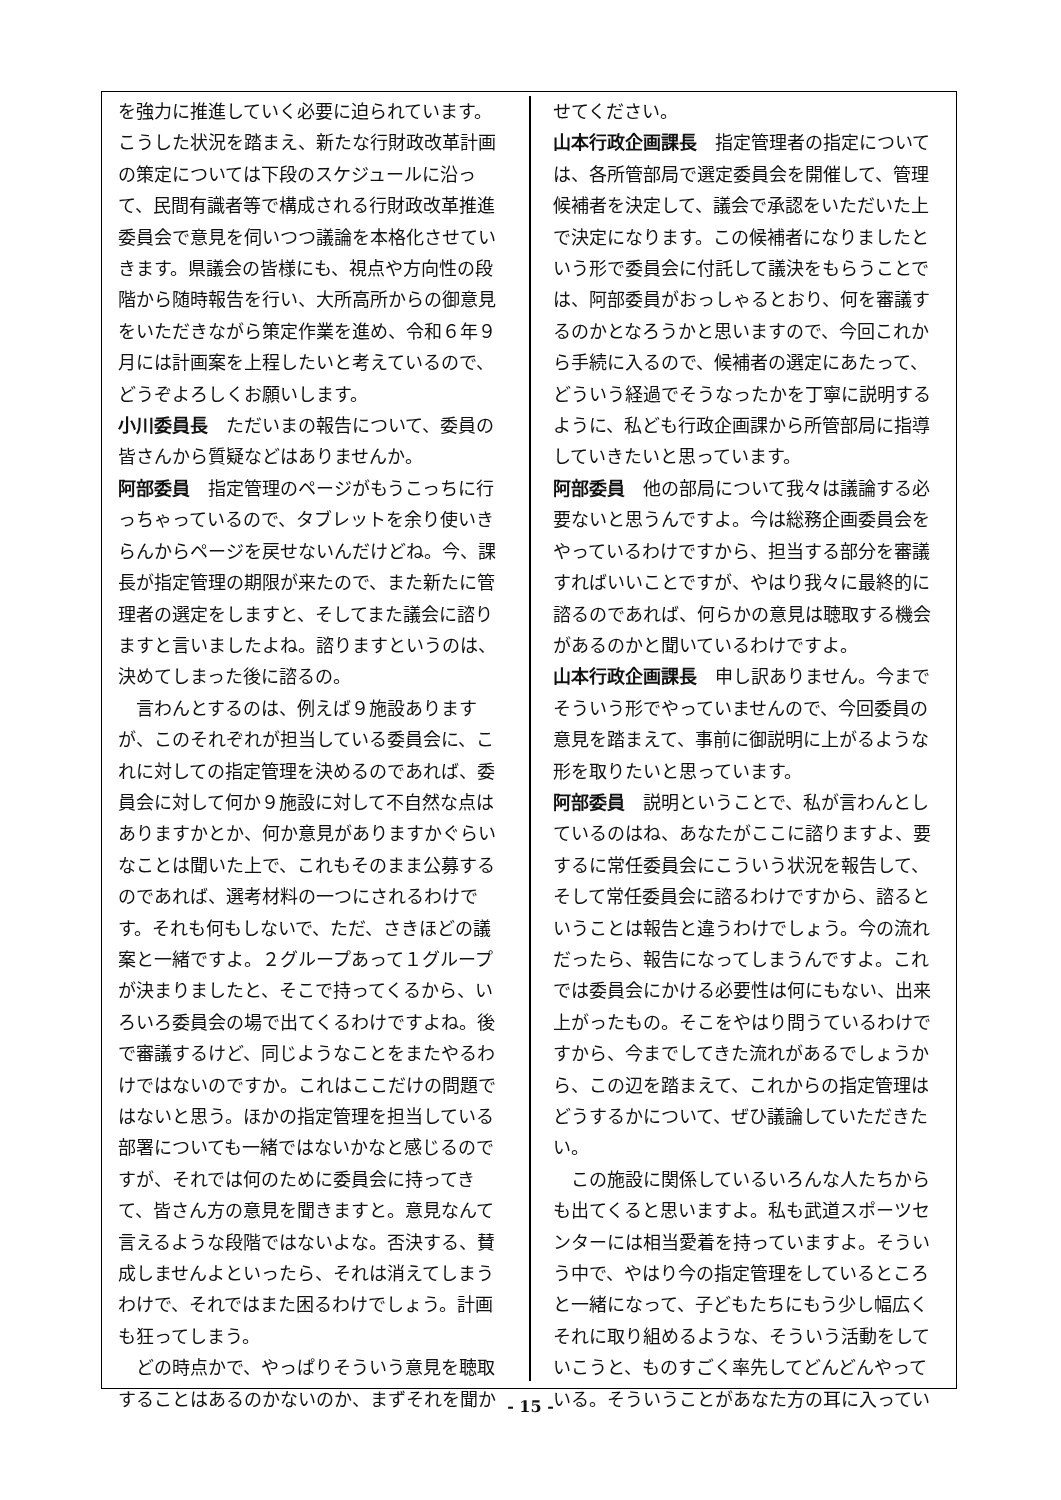を強力に推進していく必要に迫られています。こうした状況を踏まえ、新たな行財政改革計画の策定については下段のスケジュールに沿って、民間有識者等で構成される行財政改革推進委員会で意見を伺いつつ議論を本格化させていきます。県議会の皆様にも、視点や方向性の段階から随時報告を行い、大所高所からの御意見をいただきながら策定作業を進め、令和６年９月には計画案を上程したいと考えているので、どうぞよろしくお願いします。
小川委員長　ただいまの報告について、委員の皆さんから質疑などはありませんか。
阿部委員　指定管理のページがもうこっちに行っちゃっているので、タブレットを余り使いきらんからページを戻せないんだけどね。今、課長が指定管理の期限が来たので、また新たに管理者の選定をしますと、そしてまた議会に諮りますと言いましたよね。諮りますというのは、決めてしまった後に諮るの。
言わんとするのは、例えば９施設ありますが、このそれぞれが担当している委員会に、これに対しての指定管理を決めるのであれば、委員会に対して何か９施設に対して不自然な点はありますかとか、何か意見がありますかぐらいなことは聞いた上で、これもそのまま公募するのであれば、選考材料の一つにされるわけです。それも何もしないで、ただ、さきほどの議案と一緒ですよ。２グループあって１グループが決まりましたと、そこで持ってくるから、いろいろ委員会の場で出てくるわけですよね。後で審議するけど、同じようなことをまたやるわけではないのですか。これはここだけの問題ではないと思う。ほかの指定管理を担当している部署についても一緒ではないかなと感じるのですが、それでは何のために委員会に持ってきて、皆さん方の意見を聞きますと。意見なんて言えるような段階ではないよな。否決する、賛成しませんよといったら、それは消えてしまうわけで、それではまた困るわけでしょう。計画も狂ってしまう。
どの時点かで、やっぱりそういう意見を聴取することはあるのかないのか、まずそれを聞か
せてください。
山本行政企画課長　指定管理者の指定については、各所管部局で選定委員会を開催して、管理候補者を決定して、議会で承認をいただいた上で決定になります。この候補者になりましたという形で委員会に付託して議決をもらうことでは、阿部委員がおっしゃるとおり、何を審議するのかとなろうかと思いますので、今回これから手続に入るので、候補者の選定にあたって、どういう経過でそうなったかを丁寧に説明するように、私ども行政企画課から所管部局に指導していきたいと思っています。
阿部委員　他の部局について我々は議論する必要ないと思うんですよ。今は総務企画委員会をやっているわけですから、担当する部分を審議すればいいことですが、やはり我々に最終的に諮るのであれば、何らかの意見は聴取する機会があるのかと聞いているわけですよ。
山本行政企画課長　申し訳ありません。今までそういう形でやっていませんので、今回委員の意見を踏まえて、事前に御説明に上がるような形を取りたいと思っています。
阿部委員　説明ということで、私が言わんとしているのはね、あなたがここに諮りますよ、要するに常任委員会にこういう状況を報告して、そして常任委員会に諮るわけですから、諮るということは報告と違うわけでしょう。今の流れだったら、報告になってしまうんですよ。これでは委員会にかける必要性は何にもない、出来上がったもの。そこをやはり問うているわけですから、今までしてきた流れがあるでしょうから、この辺を踏まえて、これからの指定管理はどうするかについて、ぜひ議論していただきたい。
この施設に関係しているいろんな人たちからも出てくると思いますよ。私も武道スポーツセンターには相当愛着を持っていますよ。そういう中で、やはり今の指定管理をしているところと一緒になって、子どもたちにもう少し幅広くそれに取り組めるような、そういう活動をしていこうと、ものすごく率先してどんどんやっている。そういうことがあなた方の耳に入ってい
- 15 -